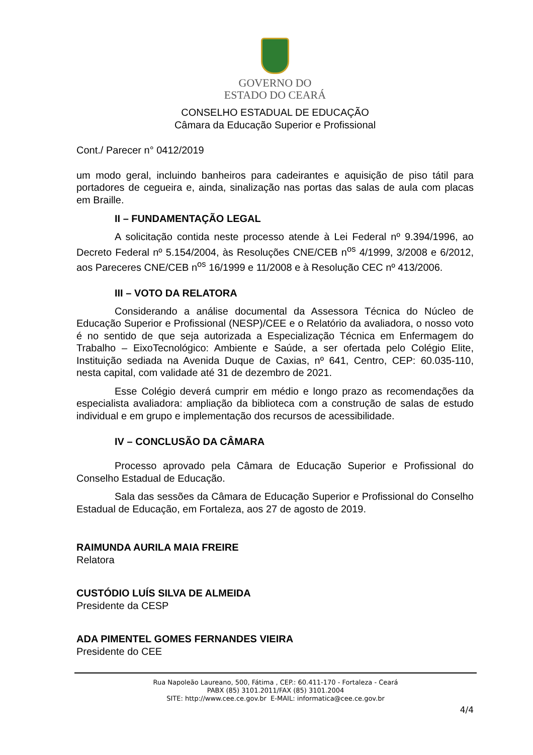GOVERNO DO
ESTADO DO CEARÁ
CONSELHO ESTADUAL DE EDUCAÇÃO
Câmara da Educação Superior e Profissional
Cont./ Parecer n° 0412/2019
um modo geral, incluindo banheiros para cadeirantes e aquisição de piso tátil para portadores de cegueira e, ainda, sinalização nas portas das salas de aula com placas em Braille.
II – FUNDAMENTAÇÃO LEGAL
A solicitação contida neste processo atende à Lei Federal nº 9.394/1996, ao Decreto Federal nº 5.154/2004, às Resoluções CNE/CEB n<sup>os</sup> 4/1999, 3/2008 e 6/2012, aos Pareceres CNE/CEB n<sup>os</sup> 16/1999 e 11/2008 e à Resolução CEC nº 413/2006.
III – VOTO DA RELATORA
Considerando a análise documental da Assessora Técnica do Núcleo de Educação Superior e Profissional (NESP)/CEE e o Relatório da avaliadora, o nosso voto é no sentido de que seja autorizada a Especialização Técnica em Enfermagem do Trabalho – EixoTecnológico: Ambiente e Saúde, a ser ofertada pelo Colégio Elite, Instituição sediada na Avenida Duque de Caxias, nº 641, Centro, CEP: 60.035-110, nesta capital, com validade até 31 de dezembro de 2021.
Esse Colégio deverá cumprir em médio e longo prazo as recomendações da especialista avaliadora: ampliação da biblioteca com a construção de salas de estudo individual e em grupo e implementação dos recursos de acessibilidade.
IV – CONCLUSÃO DA CÂMARA
Processo aprovado pela Câmara de Educação Superior e Profissional do Conselho Estadual de Educação.
Sala das sessões da Câmara de Educação Superior e Profissional do Conselho Estadual de Educação, em Fortaleza, aos 27 de agosto de 2019.
RAIMUNDA AURILA MAIA FREIRE
Relatora
CUSTÓDIO LUÍS SILVA DE ALMEIDA
Presidente da CESP
ADA PIMENTEL GOMES FERNANDES VIEIRA
Presidente do CEE
Rua Napoleão Laureano, 500, Fátima , CEP.: 60.411-170 - Fortaleza - Ceará
PABX (85) 3101.2011/FAX (85) 3101.2004
SITE: http://www.cee.ce.gov.br E-MAIL: informatica@cee.ce.gov.br
4/4